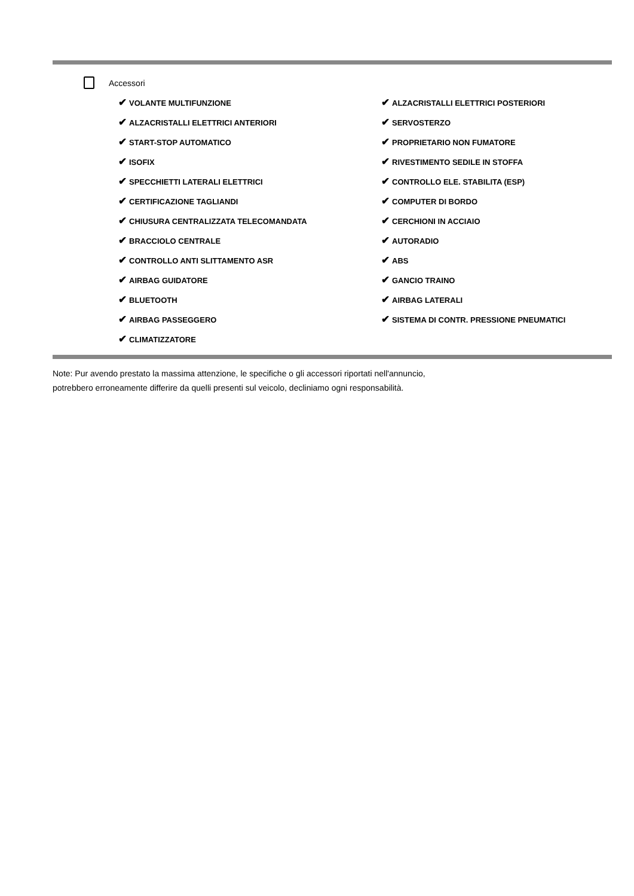Accessori
✔ VOLANTE MULTIFUNZIONE
✔ ALZACRISTALLI ELETTRICI POSTERIORI
✔ ALZACRISTALLI ELETTRICI ANTERIORI
✔ SERVOSTERZO
✔ START-STOP AUTOMATICO
✔ PROPRIETARIO NON FUMATORE
✔ ISOFIX
✔ RIVESTIMENTO SEDILE IN STOFFA
✔ SPECCHIETTI LATERALI ELETTRICI
✔ CONTROLLO ELE. STABILITA (ESP)
✔ CERTIFICAZIONE TAGLIANDI
✔ COMPUTER DI BORDO
✔ CHIUSURA CENTRALIZZATA TELECOMANDATA
✔ CERCHIONI IN ACCIAIO
✔ BRACCIOLO CENTRALE
✔ AUTORADIO
✔ CONTROLLO ANTI SLITTAMENTO ASR
✔ ABS
✔ AIRBAG GUIDATORE
✔ GANCIO TRAINO
✔ BLUETOOTH
✔ AIRBAG LATERALI
✔ AIRBAG PASSEGGERO
✔ SISTEMA DI CONTR. PRESSIONE PNEUMATICI
✔ CLIMATIZZATORE
Note: Pur avendo prestato la massima attenzione, le specifiche o gli accessori riportati nell'annuncio,
potrebbero erroneamente differire da quelli presenti sul veicolo, decliniamo ogni responsabilità.